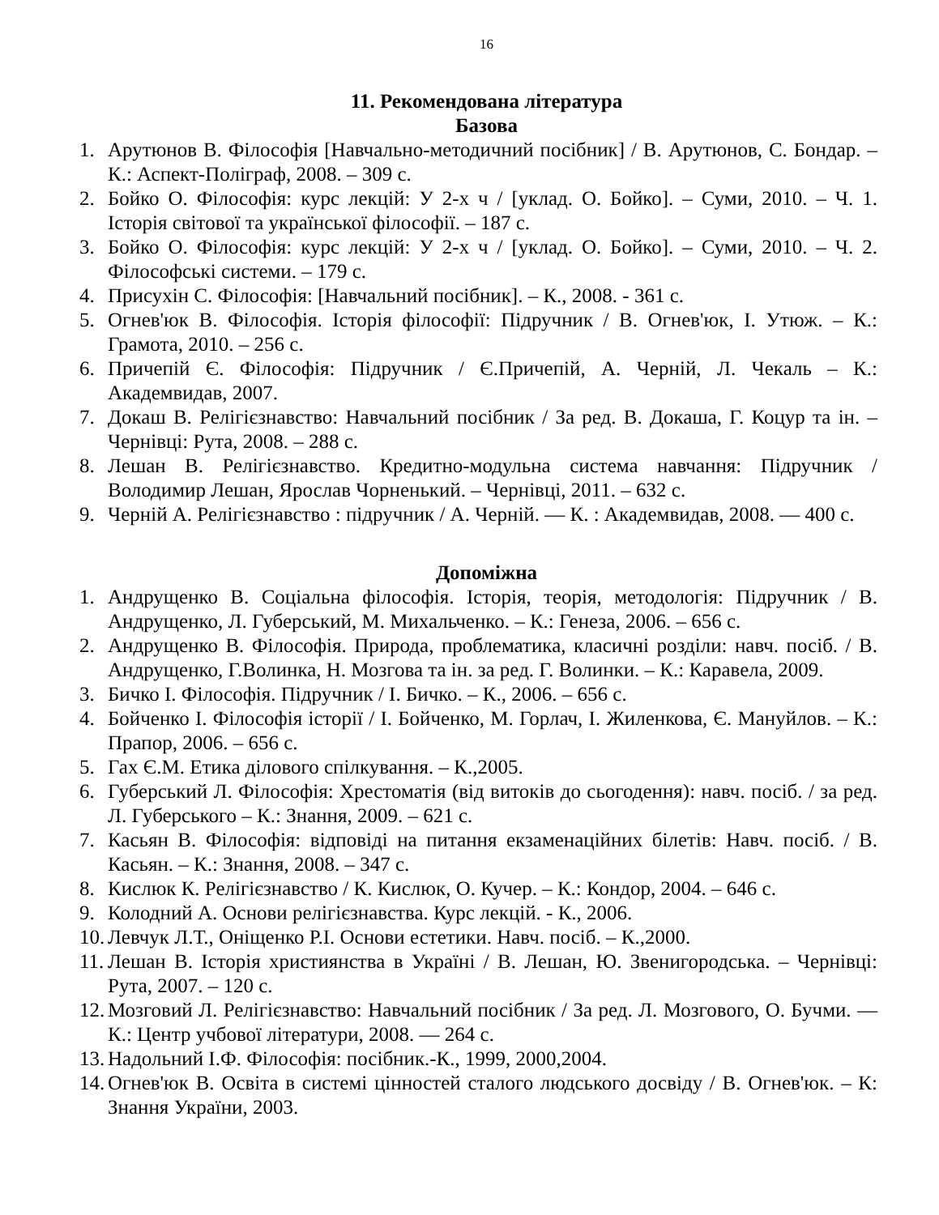16
11. Рекомендована література
Базова
1. Арутюнов В. Філософія [Навчально-методичний посібник] / В. Арутюнов, С. Бондар. – К.: Аспект-Поліграф, 2008. – 309 с.
2. Бойко О. Філософія: курс лекцій: У 2-х ч / [уклад. О. Бойко]. – Суми, 2010. – Ч. 1. Історія світової та української філософії. – 187 с.
3. Бойко О. Філософія: курс лекцій: У 2-х ч / [уклад. О. Бойко]. – Суми, 2010. – Ч. 2. Філософські системи. – 179 с.
4. Присухін С. Філософія: [Навчальний посібник]. – К., 2008. - 361 с.
5. Огнев'юк В. Філософія. Історія філософії: Підручник / В. Огнев'юк, І. Утюж. – К.: Грамота, 2010. – 256 с.
6. Причепій Є. Філософія: Підручник / Є.Причепій, А. Черній, Л. Чекаль – К.: Академвидав, 2007.
7. Докаш В. Релігієзнавство: Навчальний посібник / За ред. В. Докаша, Г. Коцур та ін. – Чернівці: Рута, 2008. – 288 с.
8. Лешан В. Релігієзнавство. Кредитно-модульна система навчання: Підручник / Володимир Лешан, Ярослав Чорненький. – Чернівці, 2011. – 632 с.
9. Черній А. Релігієзнавство : підручник / А. Черній. — К. : Академвидав, 2008. — 400 с.
Допоміжна
1. Андрущенко В. Соціальна філософія. Історія, теорія, методологія: Підручник / В. Андрущенко, Л. Губерський, М. Михальченко. – К.: Генеза, 2006. – 656 с.
2. Андрущенко В. Філософія. Природа, проблематика, класичні розділи: навч. посіб. / В. Андрущенко, Г.Волинка, Н. Мозгова та ін. за ред. Г. Волинки. – К.: Каравела, 2009.
3. Бичко І. Філософія. Підручник / І. Бичко. – К., 2006. – 656 с.
4. Бойченко І. Філософія історії / І. Бойченко, М. Горлач, І. Жиленкова, Є. Мануйлов. – К.: Прапор, 2006. – 656 с.
5. Гах Є.М. Етика ділового спілкування. – К.,2005.
6. Губерський Л. Філософія: Хрестоматія (від витоків до сьогодення): навч. посіб. / за ред. Л. Губерського – К.: Знання, 2009. – 621 с.
7. Касьян В. Філософія: відповіді на питання екзаменаційних білетів: Навч. посіб. / В. Касьян. – К.: Знання, 2008. – 347 с.
8. Кислюк К. Релігієзнавство / К. Кислюк, О. Кучер. – К.: Кондор, 2004. – 646 с.
9. Колодний А. Основи релігієзнавства. Курс лекцій. - К., 2006.
10. Левчук Л.Т., Оніщенко Р.І. Основи естетики. Навч. посіб. – К.,2000.
11. Лешан В. Історія християнства в Україні / В. Лешан, Ю. Звенигородська. – Чернівці: Рута, 2007. – 120 с.
12. Мозговий Л. Релігієзнавство: Навчальний посібник / За ред. Л. Мозгового, О. Бучми. — К.: Центр учбової літератури, 2008. — 264 с.
13. Надольний І.Ф. Філософія: посібник.-К., 1999, 2000,2004.
14. Огнев'юк В. Освіта в системі цінностей сталого людського досвіду / В. Огнев'юк. – К: Знання України, 2003.